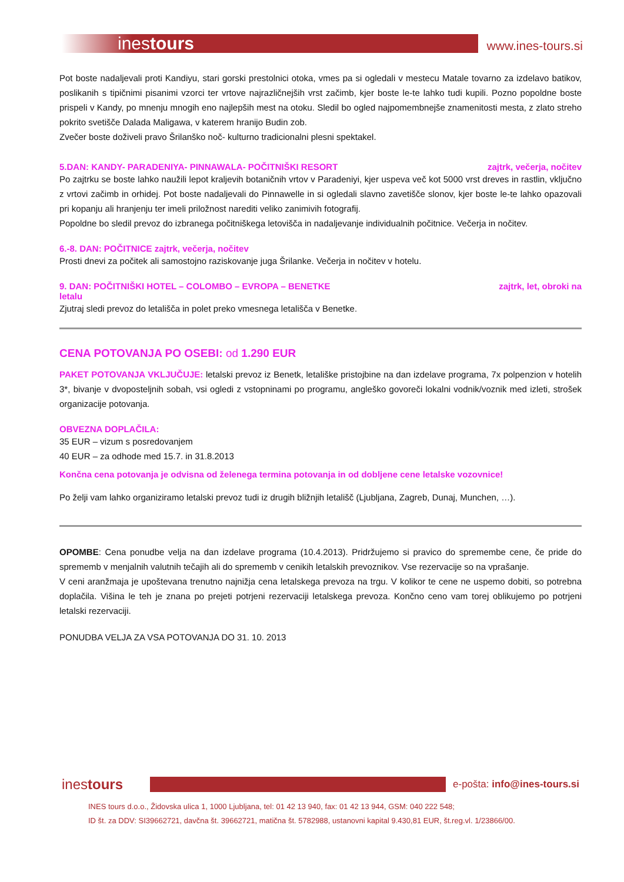inestours
www.ines-tours.si
Pot boste nadaljevali proti Kandiyu, stari gorski prestolnici otoka, vmes pa si ogledali v mestecu Matale tovarno za izdelavo batikov, poslikanih s tipičnimi pisanimi vzorci ter vrtove najrazličnejših vrst začimb, kjer boste le-te lahko tudi kupili. Pozno popoldne boste prispeli v Kandy, po mnenju mnogih eno najlepših mest na otoku. Sledil bo ogled najpomembnejše znamenitosti mesta, z zlato streho pokrito svetišče Dalada Maligawa, v katerem hranijo Budin zob.
Zvečer boste doživeli pravo Šrilanško noč- kulturno tradicionalni plesni spektakel.
5.DAN: KANDY- PARADENIYA- PINNAWALA- POČITNIŠKI RESORT zajtrk, večerja, nočitev
Po zajtrku se boste lahko naužili lepot kraljevih botaničnih vrtov v Paradeniyi, kjer uspeva več kot 5000 vrst dreves in rastlin, vključno z vrtovi začimb in orhidej. Pot boste nadaljevali do Pinnawelle in si ogledali slavno zavetišče slonov, kjer boste le-te lahko opazovali pri kopanju ali hranjenju ter imeli priložnost narediti veliko zanimivih fotografij.
Popoldne bo sledil prevoz do izbranega počitniškega letovišča in nadaljevanje individualnih počitnice. Večerja in nočitev.
6.-8. DAN: POČITNICE zajtrk, večerja, nočitev
Prosti dnevi za počitek ali samostojno raziskovanje juga Šrilanke. Večerja in nočitev v hotelu.
9. DAN: POČITNIŠKI HOTEL – COLOMBO – EVROPA – BENETKE zajtrk, let, obroki na
letalu
Zjutraj sledi prevoz do letališča in polet preko vmesnega letališča v Benetke.
CENA POTOVANJA PO OSEBI: od 1.290 EUR
PAKET POTOVANJA VKLJUČUJE: letalski prevoz iz Benetk, letališke pristojbine na dan izdelave programa, 7x polpenzion v hotelih 3*, bivanje v dvoposteljnih sobah, vsi ogledi z vstopninami po programu, angleško govoreči lokalni vodnik/voznik med izleti, strošek organizacije potovanja.
OBVEZNA DOPLAČILA:
35 EUR – vizum s posredovanjem
40 EUR – za odhode med 15.7. in 31.8.2013
Končna cena potovanja je odvisna od želenega termina potovanja in od dobljene cene letalske vozovnice!
Po želji vam lahko organiziramo letalski prevoz tudi iz drugih bližnjih letališč (Ljubljana, Zagreb, Dunaj, Munchen, …).
OPOMBE: Cena ponudbe velja na dan izdelave programa (10.4.2013). Pridržujemo si pravico do spremembe cene, če pride do sprememb v menjalnih valutnih tečajih ali do sprememb v cenikih letalskih prevoznikov. Vse rezervacije so na vprašanje.
V ceni aranžmaja je upoštevana trenutno najnižja cena letalskega prevoza na trgu. V kolikor te cene ne uspemo dobiti, so potrebna doplačila. Višina le teh je znana po prejeti potrjeni rezervaciji letalskega prevoza. Končno ceno vam torej oblikujemo po potrjeni letalski rezervaciji.
PONUDBA VELJA ZA VSA POTOVANJA DO 31. 10. 2013
inestours
e-pošta: info@ines-tours.si
INES tours d.o.o., Židovska ulica 1, 1000 Ljubljana, tel: 01 42 13 940, fax: 01 42 13 944, GSM: 040 222 548;
ID št. za DDV: SI39662721, davčna št. 39662721, matična št. 5782988, ustanovni kapital 9.430,81 EUR, št.reg.vl. 1/23866/00.